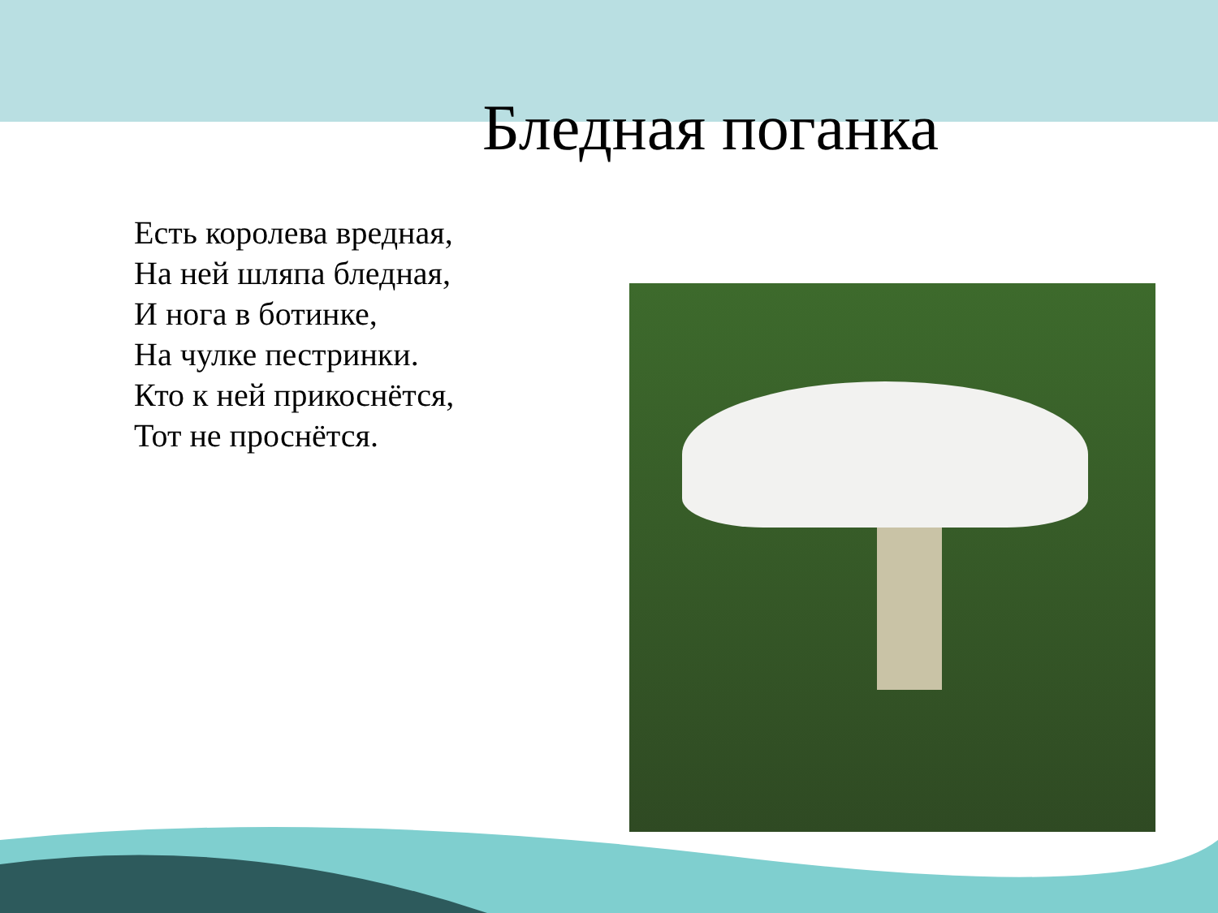Бледная поганка
Есть королева вредная,
На ней шляпа бледная,
И нога в ботинке,
На чулке пестринки.
Кто к ней прикоснётся,
Тот не проснётся.